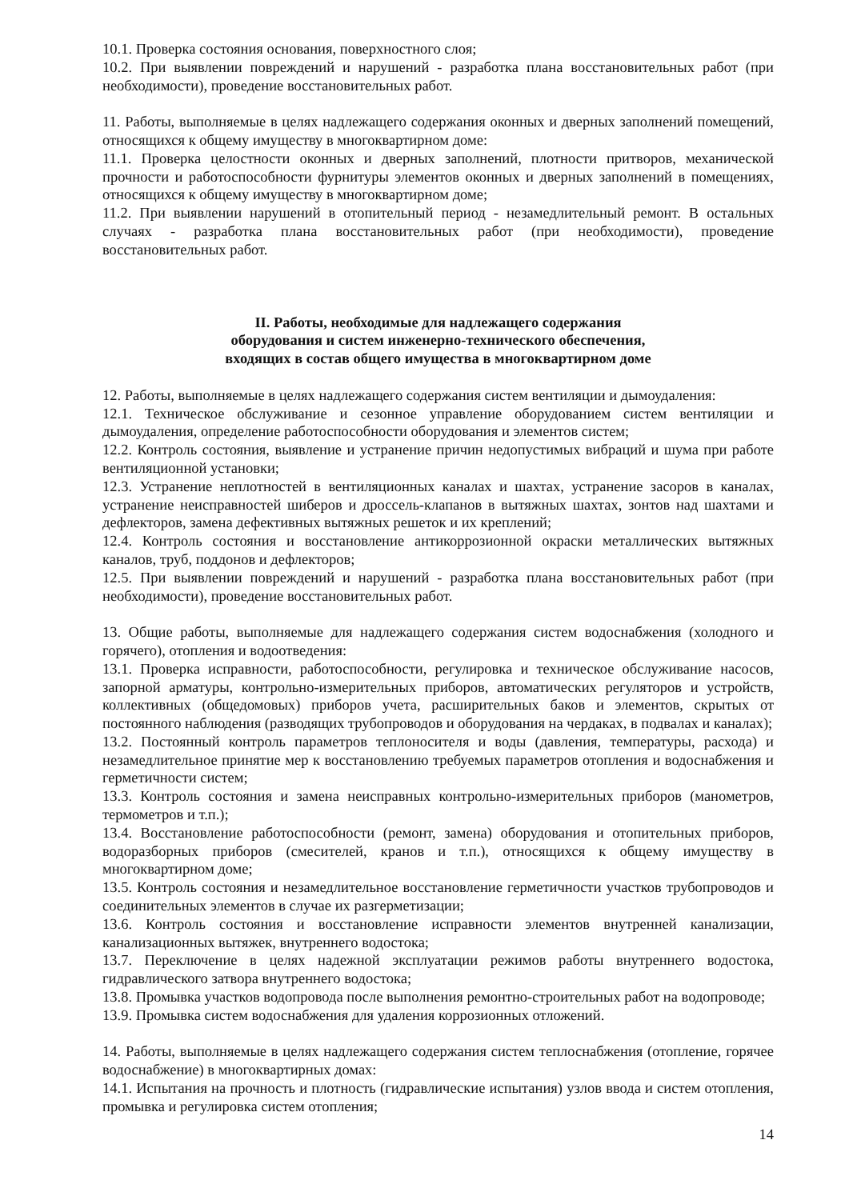10.1. Проверка состояния основания, поверхностного слоя;
10.2. При выявлении повреждений и нарушений - разработка плана восстановительных работ (при необходимости), проведение восстановительных работ.
11. Работы, выполняемые в целях надлежащего содержания оконных и дверных заполнений помещений, относящихся к общему имуществу в многоквартирном доме:
11.1. Проверка целостности оконных и дверных заполнений, плотности притворов, механической прочности и работоспособности фурнитуры элементов оконных и дверных заполнений в помещениях, относящихся к общему имуществу в многоквартирном доме;
11.2. При выявлении нарушений в отопительный период - незамедлительный ремонт. В остальных случаях - разработка плана восстановительных работ (при необходимости), проведение восстановительных работ.
II. Работы, необходимые для надлежащего содержания
оборудования и систем инженерно-технического обеспечения,
входящих в состав общего имущества в многоквартирном доме
12. Работы, выполняемые в целях надлежащего содержания систем вентиляции и дымоудаления:
12.1. Техническое обслуживание и сезонное управление оборудованием систем вентиляции и дымоудаления, определение работоспособности оборудования и элементов систем;
12.2. Контроль состояния, выявление и устранение причин недопустимых вибраций и шума при работе вентиляционной установки;
12.3. Устранение неплотностей в вентиляционных каналах и шахтах, устранение засоров в каналах, устранение неисправностей шиберов и дроссель-клапанов в вытяжных шахтах, зонтов над шахтами и дефлекторов, замена дефективных вытяжных решеток и их креплений;
12.4. Контроль состояния и восстановление антикоррозионной окраски металлических вытяжных каналов, труб, поддонов и дефлекторов;
12.5. При выявлении повреждений и нарушений - разработка плана восстановительных работ (при необходимости), проведение восстановительных работ.
13. Общие работы, выполняемые для надлежащего содержания систем водоснабжения (холодного и горячего), отопления и водоотведения:
13.1. Проверка исправности, работоспособности, регулировка и техническое обслуживание насосов, запорной арматуры, контрольно-измерительных приборов, автоматических регуляторов и устройств, коллективных (общедомовых) приборов учета, расширительных баков и элементов, скрытых от постоянного наблюдения (разводящих трубопроводов и оборудования на чердаках, в подвалах и каналах);
13.2. Постоянный контроль параметров теплоносителя и воды (давления, температуры, расхода) и незамедлительное принятие мер к восстановлению требуемых параметров отопления и водоснабжения и герметичности систем;
13.3. Контроль состояния и замена неисправных контрольно-измерительных приборов (манометров, термометров и т.п.);
13.4. Восстановление работоспособности (ремонт, замена) оборудования и отопительных приборов, водоразборных приборов (смесителей, кранов и т.п.), относящихся к общему имуществу в многоквартирном доме;
13.5. Контроль состояния и незамедлительное восстановление герметичности участков трубопроводов и соединительных элементов в случае их разгерметизации;
13.6. Контроль состояния и восстановление исправности элементов внутренней канализации, канализационных вытяжек, внутреннего водостока;
13.7. Переключение в целях надежной эксплуатации режимов работы внутреннего водостока, гидравлического затвора внутреннего водостока;
13.8. Промывка участков водопровода после выполнения ремонтно-строительных работ на водопроводе;
13.9. Промывка систем водоснабжения для удаления коррозионных отложений.
14. Работы, выполняемые в целях надлежащего содержания систем теплоснабжения (отопление, горячее водоснабжение) в многоквартирных домах:
14.1. Испытания на прочность и плотность (гидравлические испытания) узлов ввода и систем отопления, промывка и регулировка систем отопления;
14